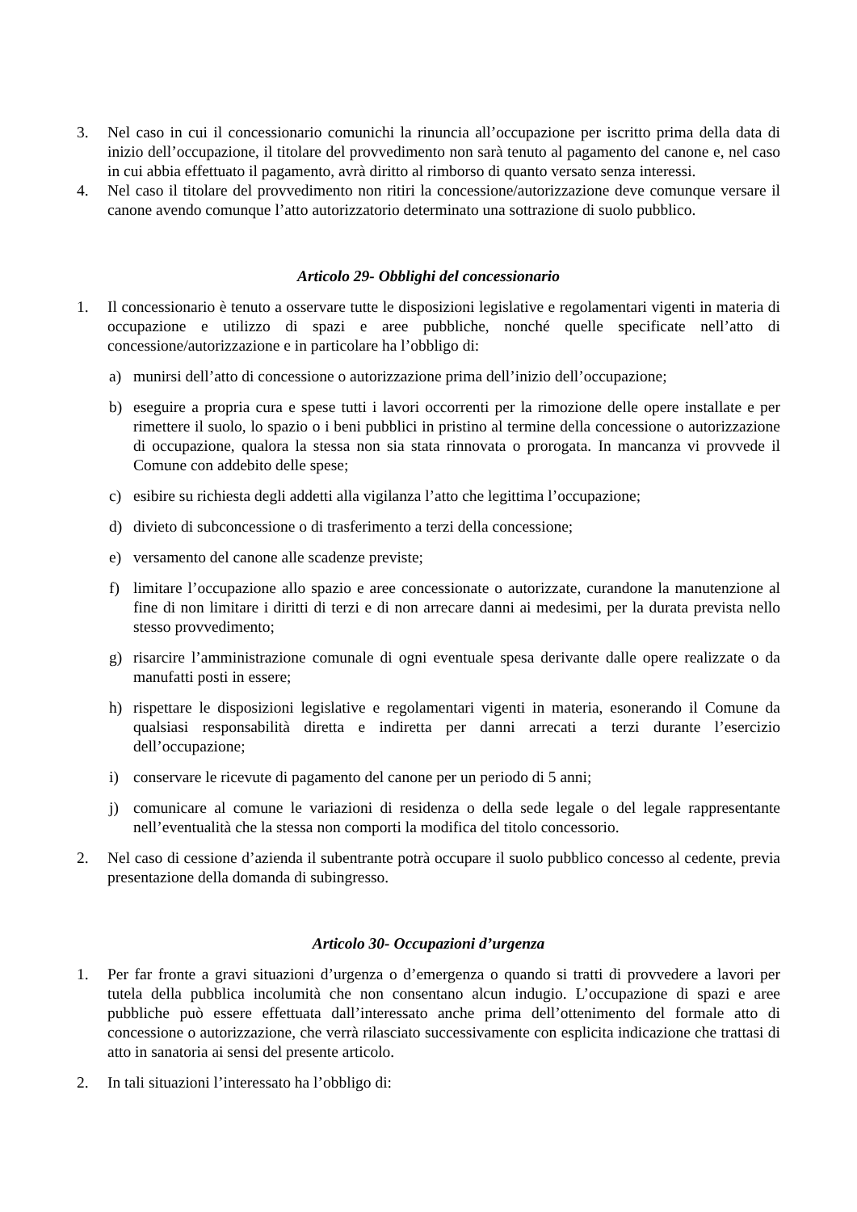3. Nel caso in cui il concessionario comunichi la rinuncia all’occupazione per iscritto prima della data di inizio dell’occupazione, il titolare del provvedimento non sarà tenuto al pagamento del canone e, nel caso in cui abbia effettuato il pagamento, avrà diritto al rimborso di quanto versato senza interessi.
4. Nel caso il titolare del provvedimento non ritiri la concessione/autorizzazione deve comunque versare il canone avendo comunque l’atto autorizzatorio determinato una sottrazione di suolo pubblico.
Articolo 29- Obblighi del concessionario
1. Il concessionario è tenuto a osservare tutte le disposizioni legislative e regolamentari vigenti in materia di occupazione e utilizzo di spazi e aree pubbliche, nonché quelle specificate nell’atto di concessione/autorizzazione e in particolare ha l’obbligo di:
a) munirsi dell’atto di concessione o autorizzazione prima dell’inizio dell’occupazione;
b) eseguire a propria cura e spese tutti i lavori occorrenti per la rimozione delle opere installate e per rimettere il suolo, lo spazio o i beni pubblici in pristino al termine della concessione o autorizzazione di occupazione, qualora la stessa non sia stata rinnovata o prorogata. In mancanza vi provvede il Comune con addebito delle spese;
c) esibire su richiesta degli addetti alla vigilanza l’atto che legittima l’occupazione;
d) divieto di subconcessione o di trasferimento a terzi della concessione;
e) versamento del canone alle scadenze previste;
f) limitare l’occupazione allo spazio e aree concessionate o autorizzate, curandone la manutenzione al fine di non limitare i diritti di terzi e di non arrecare danni ai medesimi, per la durata prevista nello stesso provvedimento;
g) risarcire l’amministrazione comunale di ogni eventuale spesa derivante dalle opere realizzate o da manufatti posti in essere;
h) rispettare le disposizioni legislative e regolamentari vigenti in materia, esonerando il Comune da qualsiasi responsabilità diretta e indiretta per danni arrecati a terzi durante l’esercizio dell’occupazione;
i) conservare le ricevute di pagamento del canone per un periodo di 5 anni;
j) comunicare al comune le variazioni di residenza o della sede legale o del legale rappresentante nell’eventualità che la stessa non comporti la modifica del titolo concessorio.
2. Nel caso di cessione d’azienda il subentrante potrà occupare il suolo pubblico concesso al cedente, previa presentazione della domanda di subingresso.
Articolo 30- Occupazioni d’urgenza
1. Per far fronte a gravi situazioni d’urgenza o d’emergenza o quando si tratti di provvedere a lavori per tutela della pubblica incolumità che non consentano alcun indugio. L’occupazione di spazi e aree pubbliche può essere effettuata dall’interessato anche prima dell’ottenimento del formale atto di concessione o autorizzazione, che verrà rilasciato successivamente con esplicita indicazione che trattasi di atto in sanatoria ai sensi del presente articolo.
2. In tali situazioni l’interessato ha l’obbligo di: